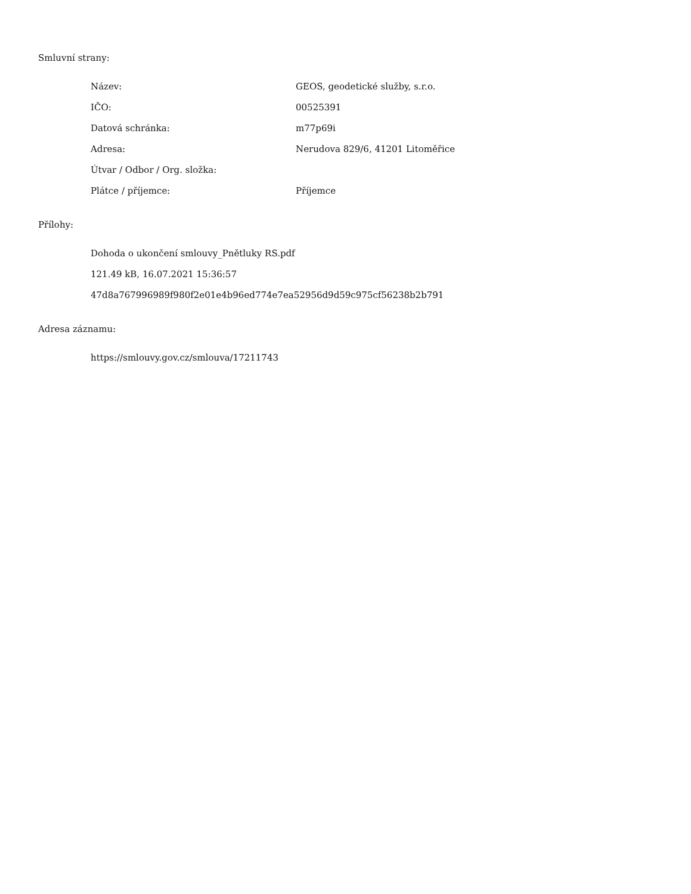Smluvní strany:
| Název: | GEOS, geodetické služby, s.r.o. |
| IČO: | 00525391 |
| Datová schránka: | m77p69i |
| Adresa: | Nerudova 829/6, 41201 Litoměřice |
| Útvar / Odbor / Org. složka: | |
| Plátce / příjemce: | Příjemce |
Přílohy:
Dohoda o ukončení smlouvy_Pnětluky RS.pdf
121.49 kB, 16.07.2021 15:36:57
47d8a767996989f980f2e01e4b96ed774e7ea52956d9d59c975cf56238b2b791
Adresa záznamu:
https://smlouvy.gov.cz/smlouva/17211743